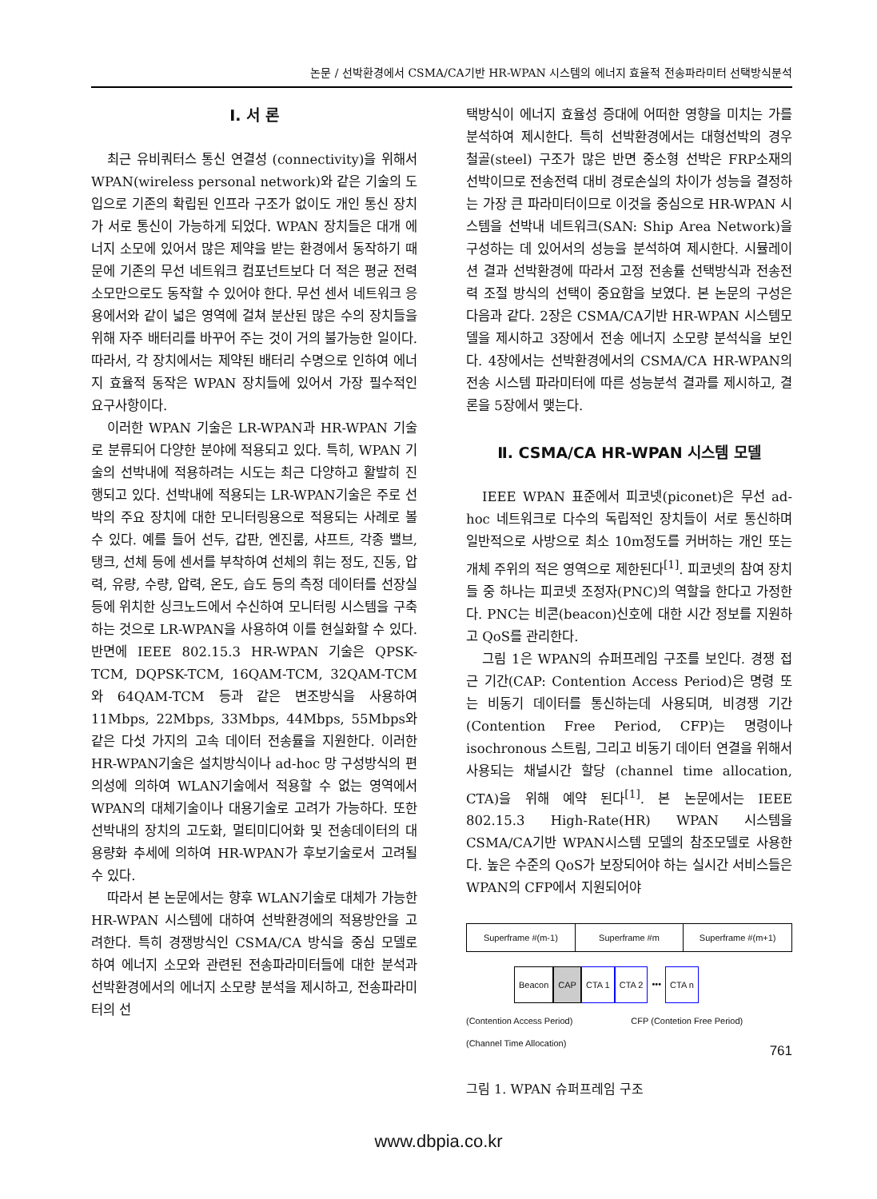논문 / 선박환경에서 CSMA/CA기반 HR-WPAN 시스템의 에너지 효율적 전송파라미터 선택방식분석
Ⅰ. 서 론
최근 유비쿼터스 통신 연결성 (connectivity)을 위해서 WPAN(wireless personal network)와 같은 기술의 도입으로 기존의 확립된 인프라 구조가 없이도 개인 통신 장치가 서로 통신이 가능하게 되었다. WPAN 장치들은 대개 에너지 소모에 있어서 많은 제약을 받는 환경에서 동작하기 때문에 기존의 무선 네트워크 컴포넌트보다 더 적은 평균 전력 소모만으로도 동작할 수 있어야 한다. 무선 센서 네트워크 응용에서와 같이 넓은 영역에 걸쳐 분산된 많은 수의 장치들을 위해 자주 배터리를 바꾸어 주는 것이 거의 불가능한 일이다. 따라서, 각 장치에서는 제약된 배터리 수명으로 인하여 에너지 효율적 동작은 WPAN 장치들에 있어서 가장 필수적인 요구사항이다.
이러한 WPAN 기술은 LR-WPAN과 HR-WPAN 기술로 분류되어 다양한 분야에 적용되고 있다. 특히, WPAN 기술의 선박내에 적용하려는 시도는 최근 다양하고 활발히 진행되고 있다. 선박내에 적용되는 LR-WPAN기술은 주로 선박의 주요 장치에 대한 모니터링용으로 적용되는 사례로 볼 수 있다. 예를 들어 선두, 갑판, 엔진룸, 샤프트, 각종 밸브, 탱크, 선체 등에 센서를 부착하여 선체의 휘는 정도, 진동, 압력, 유량, 수량, 압력, 온도, 습도 등의 측정 데이터를 선장실 등에 위치한 싱크노드에서 수신하여 모니터링 시스템을 구축하는 것으로 LR-WPAN을 사용하여 이를 현실화할 수 있다. 반면에 IEEE 802.15.3 HR-WPAN 기술은 QPSK-TCM, DQPSK-TCM, 16QAM-TCM, 32QAM-TCM와 64QAM-TCM 등과 같은 변조방식을 사용하여 11Mbps, 22Mbps, 33Mbps, 44Mbps, 55Mbps와 같은 다섯 가지의 고속 데이터 전송률을 지원한다. 이러한 HR-WPAN기술은 설치방식이나 ad-hoc 망 구성방식의 편의성에 의하여 WLAN기술에서 적용할 수 없는 영역에서 WPAN의 대체기술이나 대용기술로 고려가 가능하다. 또한 선박내의 장치의 고도화, 멀티미디어화 및 전송데이터의 대용량화 추세에 의하여 HR-WPAN가 후보기술로서 고려될 수 있다.
따라서 본 논문에서는 향후 WLAN기술로 대체가 가능한 HR-WPAN 시스템에 대하여 선박환경에의 적용방안을 고려한다. 특히 경쟁방식인 CSMA/CA 방식을 중심 모델로 하여 에너지 소모와 관련된 전송파라미터들에 대한 분석과 선박환경에서의 에너지 소모량 분석을 제시하고, 전송파라미터의 선
택방식이 에너지 효율성 증대에 어떠한 영향을 미치는 가를 분석하여 제시한다. 특히 선박환경에서는 대형선박의 경우 철골(steel) 구조가 많은 반면 중소형 선박은 FRP소재의 선박이므로 전송전력 대비 경로손실의 차이가 성능을 결정하는 가장 큰 파라미터이므로 이것을 중심으로 HR-WPAN 시스템을 선박내 네트워크(SAN: Ship Area Network)을 구성하는 데 있어서의 성능을 분석하여 제시한다. 시뮬레이션 결과 선박환경에 따라서 고정 전송률 선택방식과 전송전력 조절 방식의 선택이 중요함을 보였다. 본 논문의 구성은 다음과 같다. 2장은 CSMA/CA기반 HR-WPAN 시스템모델을 제시하고 3장에서 전송 에너지 소모량 분석식을 보인다. 4장에서는 선박환경에서의 CSMA/CA HR-WPAN의 전송 시스템 파라미터에 따른 성능분석 결과를 제시하고, 결론을 5장에서 맺는다.
Ⅱ. CSMA/CA HR-WPAN 시스템 모델
IEEE WPAN 표준에서 피코넷(piconet)은 무선 ad-hoc 네트워크로 다수의 독립적인 장치들이 서로 통신하며 일반적으로 사방으로 최소 10m정도를 커버하는 개인 또는 개체 주위의 적은 영역으로 제한된다<sup>[1]</sup>. 피코넷의 참여 장치들 중 하나는 피코넷 조정자(PNC)의 역할을 한다고 가정한다. PNC는 비콘(beacon)신호에 대한 시간 정보를 지원하고 QoS를 관리한다.
그림 1은 WPAN의 슈퍼프레임 구조를 보인다. 경쟁 접근 기간(CAP: Contention Access Period)은 명령 또는 비동기 데이터를 통신하는데 사용되며, 비경쟁 기간(Contention Free Period, CFP)는 명령이나 isochronous 스트림, 그리고 비동기 데이터 연결을 위해서 사용되는 채널시간 할당 (channel time allocation, CTA)을 위해 예약 된다<sup>[1]</sup>. 본 논문에서는 IEEE 802.15.3 High-Rate(HR) WPAN 시스템을 CSMA/CA기반 WPAN시스템 모델의 참조모델로 사용한다. 높은 수준의 QoS가 보장되어야 하는 실시간 서비스들은 WPAN의 CFP에서 지원되어야
Superframe #(m-1) Superframe #m Superframe #(m+1)
Beacon CAP CTA 1 CTA 2 ••• CTA n
(Contention Access Period) CFP (Contetion Free Period)
(Channel Time Allocation)
그림 1. WPAN 슈퍼프레임 구조
761
www.dbpia.co.kr